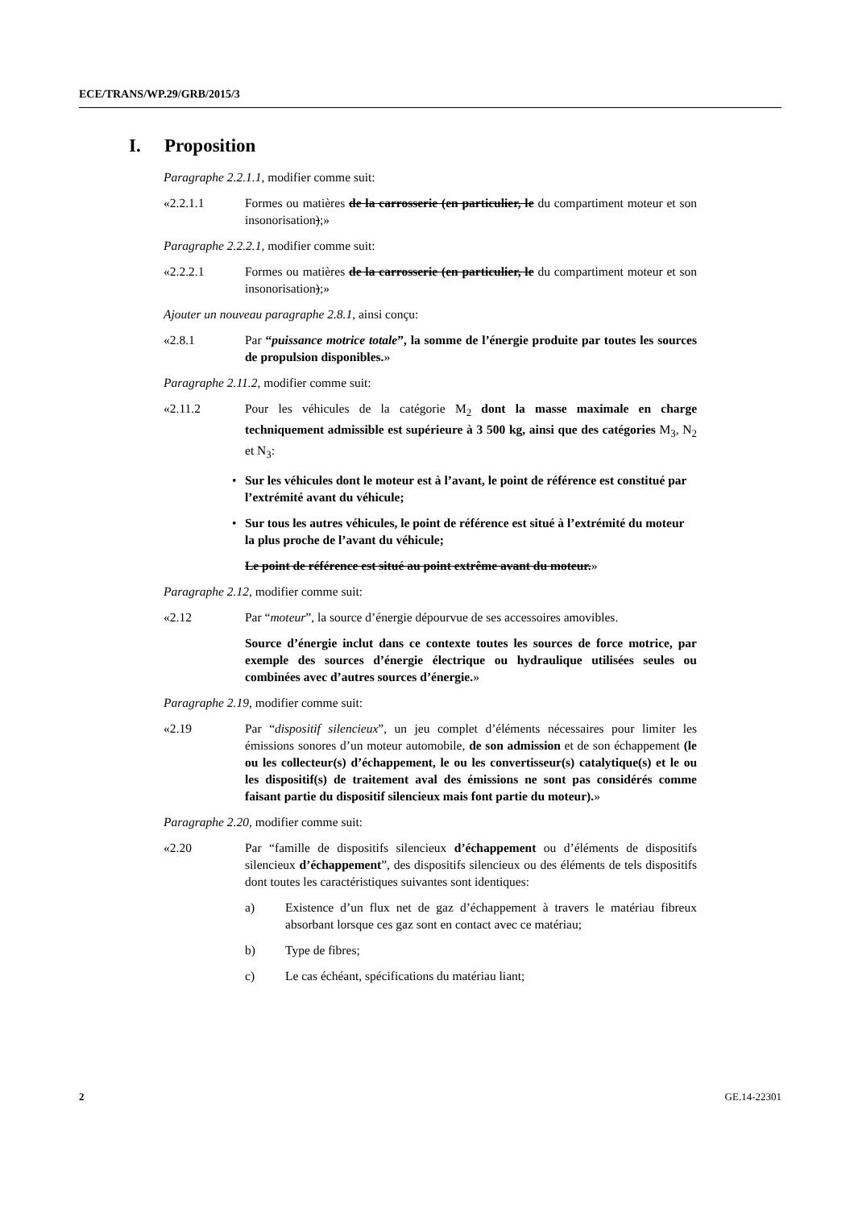ECE/TRANS/WP.29/GRB/2015/3
I. Proposition
Paragraphe 2.2.1.1, modifier comme suit:
«2.2.1.1 Formes ou matières de la carrosserie (en particulier, le du compartiment moteur et son insonorisation);»
Paragraphe 2.2.2.1, modifier comme suit:
«2.2.2.1 Formes ou matières de la carrosserie (en particulier, le du compartiment moteur et son insonorisation);»
Ajouter un nouveau paragraphe 2.8.1, ainsi conçu:
«2.8.1 Par “puissance motrice totale”, la somme de l’énergie produite par toutes les sources de propulsion disponibles.»
Paragraphe 2.11.2, modifier comme suit:
«2.11.2 Pour les véhicules de la catégorie M<sub>2</sub> dont la masse maximale en charge techniquement admissible est supérieure à 3 500 kg, ainsi que des catégories M<sub>3</sub>, N<sub>2</sub> et N<sub>3</sub>:
• Sur les véhicules dont le moteur est à l’avant, le point de référence est constitué par l’extrémité avant du véhicule;
• Sur tous les autres véhicules, le point de référence est situé à l’extrémité du moteur la plus proche de l’avant du véhicule;
Le point de référence est situé au point extrême avant du moteur.»
Paragraphe 2.12, modifier comme suit:
«2.12 Par “moteur”, la source d’énergie dépourvue de ses accessoires amovibles.
Source d’énergie inclut dans ce contexte toutes les sources de force motrice, par exemple des sources d’énergie électrique ou hydraulique utilisées seules ou combinées avec d’autres sources d’énergie.»
Paragraphe 2.19, modifier comme suit:
«2.19 Par “dispositif silencieux”, un jeu complet d’éléments nécessaires pour limiter les émissions sonores d’un moteur automobile, de son admission et de son échappement (le ou les collecteur(s) d’échappement, le ou les convertisseur(s) catalytique(s) et le ou les dispositif(s) de traitement aval des émissions ne sont pas considérés comme faisant partie du dispositif silencieux mais font partie du moteur).»
Paragraphe 2.20, modifier comme suit:
«2.20 Par “famille de dispositifs silencieux d’échappement ou d’éléments de dispositifs silencieux d’échappement”, des dispositifs silencieux ou des éléments de tels dispositifs dont toutes les caractéristiques suivantes sont identiques:
a) Existence d’un flux net de gaz d’échappement à travers le matériau fibreux absorbant lorsque ces gaz sont en contact avec ce matériau;
b) Type de fibres;
c) Le cas échéant, spécifications du matériau liant;
2 GE.14-22301